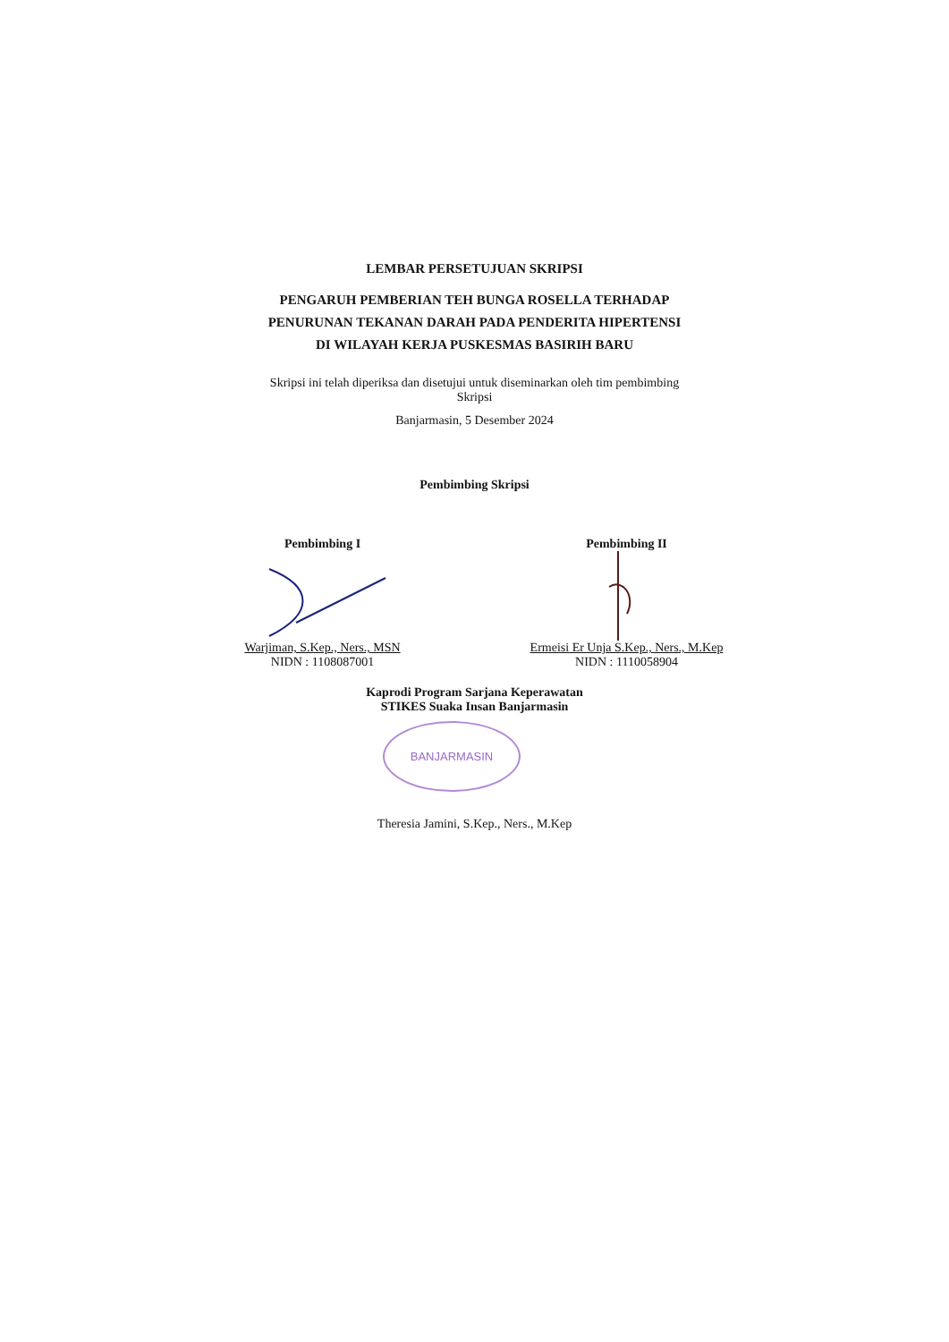LEMBAR PERSETUJUAN SKRIPSI
PENGARUH PEMBERIAN TEH BUNGA ROSELLA TERHADAP
PENURUNAN TEKANAN DARAH PADA PENDERITA HIPERTENSI
DI WILAYAH KERJA PUSKESMAS BASIRIH BARU
Skripsi ini telah diperiksa dan disetujui untuk diseminarkan oleh tim pembimbing
Skripsi
Banjarmasin, 5 Desember 2024
Pembimbing Skripsi
Pembimbing I
Warjiman, S.Kep., Ners., MSN
NIDN : 1108087001
Pembimbing II
Ermeisi Er Unja S.Kep., Ners., M.Kep
NIDN : 1110058904
Kaprodi Program Sarjana Keperawatan
STIKES Suaka Insan Banjarmasin
BANJARMASIN
Theresia Jamini, S.Kep., Ners., M.Kep